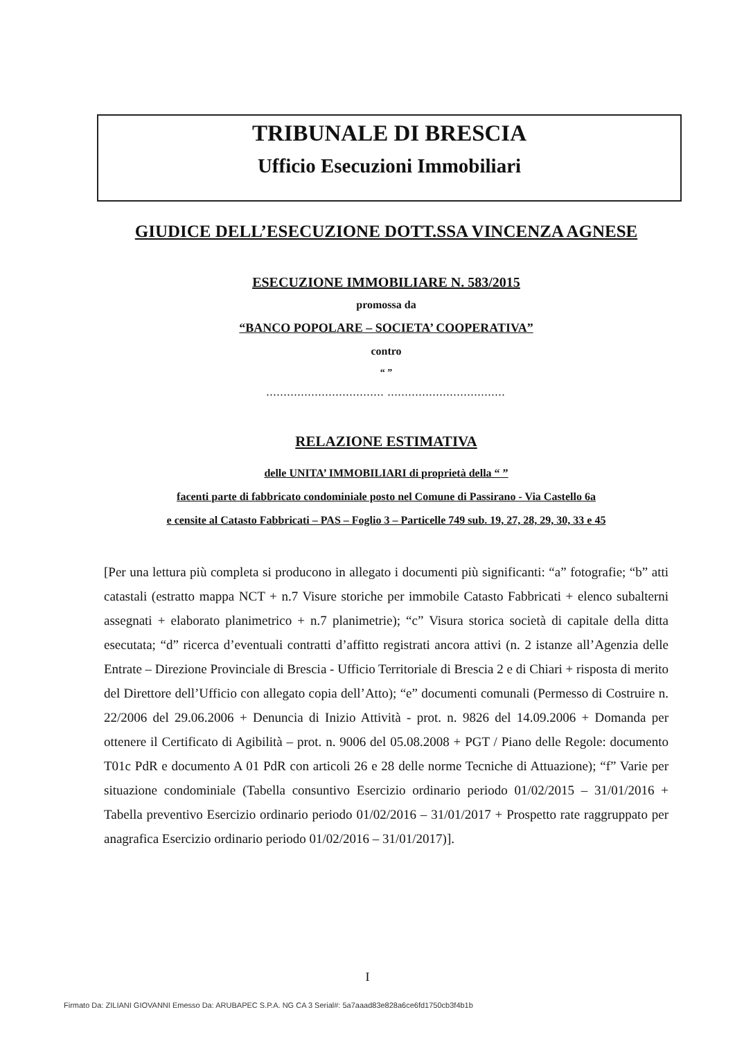TRIBUNALE DI BRESCIA
Ufficio Esecuzioni Immobiliari
GIUDICE DELL’ESECUZIONE DOTT.SSA VINCENZA AGNESE
ESECUZIONE IMMOBILIARE N. 583/2015
promossa da
“BANCO POPOLARE – SOCIETA’ COOPERATIVA”
contro
“ ”
.................................. ..................................
RELAZIONE ESTIMATIVA
delle UNITA’ IMMOBILIARI di proprietà della “ ”
facenti parte di fabbricato condominiale posto nel Comune di Passirano - Via Castello 6a
e censite al Catasto Fabbricati – PAS – Foglio 3 – Particelle 749 sub. 19, 27, 28, 29, 30, 33 e 45
[Per una lettura più completa si producono in allegato i documenti più significanti: “a” fotografie; “b” atti catastali (estratto mappa NCT + n.7 Visure storiche per immobile Catasto Fabbricati + elenco subalterni assegnati + elaborato planimetrico + n.7 planimetrie); “c” Visura storica società di capitale della ditta esecutata; “d” ricerca d’eventuali contratti d’affitto registrati ancora attivi (n. 2 istanze all’Agenzia delle Entrate – Direzione Provinciale di Brescia - Ufficio Territoriale di Brescia 2 e di Chiari + risposta di merito del Direttore dell’Ufficio con allegato copia dell’Atto); “e” documenti comunali (Permesso di Costruire n. 22/2006 del 29.06.2006 + Denuncia di Inizio Attività - prot. n. 9826 del 14.09.2006 + Domanda per ottenere il Certificato di Agibilità – prot. n. 9006 del 05.08.2008 + PGT / Piano delle Regole: documento T01c PdR e documento A 01 PdR con articoli 26 e 28 delle norme Tecniche di Attuazione); “f” Varie per situazione condominiale (Tabella consuntivo Esercizio ordinario periodo 01/02/2015 – 31/01/2016 + Tabella preventivo Esercizio ordinario periodo 01/02/2016 – 31/01/2017 + Prospetto rate raggruppato per anagrafica Esercizio ordinario periodo 01/02/2016 – 31/01/2017)].
I
Firmato Da: ZILIANI GIOVANNI Emesso Da: ARUBAPEC S.P.A. NG CA 3 Serial#: 5a7aaad83e828a6ce6fd1750cb3f4b1b